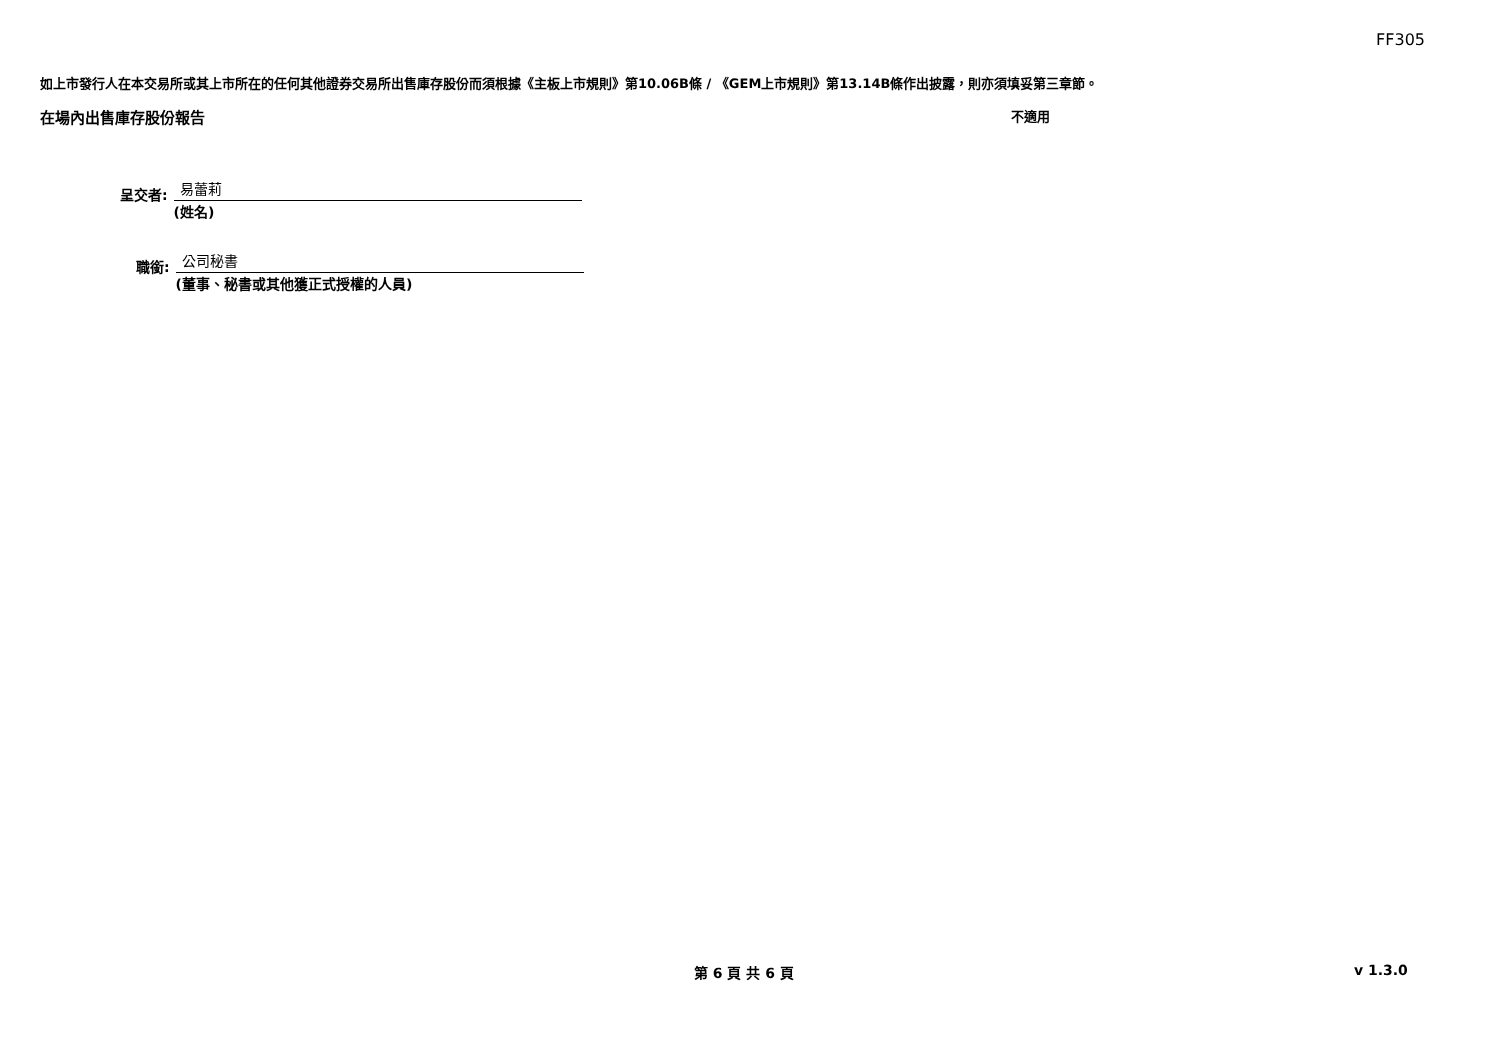FF305
如上市發行人在本交易所或其上市所在的任何其他證券交易所出售庫存股份而須根據《主板上市規則》第10.06B條 / 《GEM上市規則》第13.14B條作出披露，則亦須填妥第三章節。
在場內出售庫存股份報告 不適用
呈交者:
易蕾莉
(姓名)
職銜:
公司秘書
(董事、秘書或其他獲正式授權的人員)
第 6 頁 共 6 頁 v 1.3.0